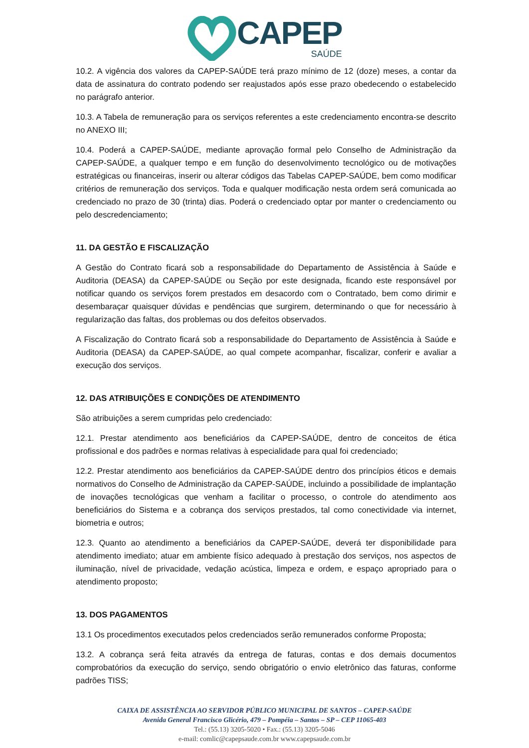CAPEP
SAÚDE
10.2. A vigência dos valores da CAPEP-SAÚDE terá prazo mínimo de 12 (doze) meses, a contar da data de assinatura do contrato podendo ser reajustados após esse prazo obedecendo o estabelecido no parágrafo anterior.
10.3. A Tabela de remuneração para os serviços referentes a este credenciamento encontra-se descrito no ANEXO III;
10.4. Poderá a CAPEP-SAÚDE, mediante aprovação formal pelo Conselho de Administração da CAPEP-SAÚDE, a qualquer tempo e em função do desenvolvimento tecnológico ou de motivações estratégicas ou financeiras, inserir ou alterar códigos das Tabelas CAPEP-SAÚDE, bem como modificar critérios de remuneração dos serviços. Toda e qualquer modificação nesta ordem será comunicada ao credenciado no prazo de 30 (trinta) dias. Poderá o credenciado optar por manter o credenciamento ou pelo descredenciamento;
11. DA GESTÃO E FISCALIZAÇÃO
A Gestão do Contrato ficará sob a responsabilidade do Departamento de Assistência à Saúde e Auditoria (DEASA) da CAPEP-SAÚDE ou Seção por este designada, ficando este responsável por notificar quando os serviços forem prestados em desacordo com o Contratado, bem como dirimir e desembaraçar quaisquer dúvidas e pendências que surgirem, determinando o que for necessário à regularização das faltas, dos problemas ou dos defeitos observados.
A Fiscalização do Contrato ficará sob a responsabilidade do Departamento de Assistência à Saúde e Auditoria (DEASA) da CAPEP-SAÚDE, ao qual compete acompanhar, fiscalizar, conferir e avaliar a execução dos serviços.
12. DAS ATRIBUIÇÕES E CONDIÇÕES DE ATENDIMENTO
São atribuições a serem cumpridas pelo credenciado:
12.1. Prestar atendimento aos beneficiários da CAPEP-SAÚDE, dentro de conceitos de ética profissional e dos padrões e normas relativas à especialidade para qual foi credenciado;
12.2. Prestar atendimento aos beneficiários da CAPEP-SAÚDE dentro dos princípios éticos e demais normativos do Conselho de Administração da CAPEP-SAÚDE, incluindo a possibilidade de implantação de inovações tecnológicas que venham a facilitar o processo, o controle do atendimento aos beneficiários do Sistema e a cobrança dos serviços prestados, tal como conectividade via internet, biometria e outros;
12.3. Quanto ao atendimento a beneficiários da CAPEP-SAÚDE, deverá ter disponibilidade para atendimento imediato; atuar em ambiente físico adequado à prestação dos serviços, nos aspectos de iluminação, nível de privacidade, vedação acústica, limpeza e ordem, e espaço apropriado para o atendimento proposto;
13. DOS PAGAMENTOS
13.1 Os procedimentos executados pelos credenciados serão remunerados conforme Proposta;
13.2. A cobrança será feita através da entrega de faturas, contas e dos demais documentos comprobatórios da execução do serviço, sendo obrigatório o envio eletrônico das faturas, conforme padrões TISS;
CAIXA DE ASSISTÊNCIA AO SERVIDOR PÚBLICO MUNICIPAL DE SANTOS – CAPEP-SAÚDE
Avenida General Francisco Glicério, 479 – Pompéia – Santos – SP – CEP 11065-403
Tel.: (55.13) 3205-5020 • Fax.: (55.13) 3205-5046
e-mail: comlic@capepsaude.com.br www.capepsaude.com.br